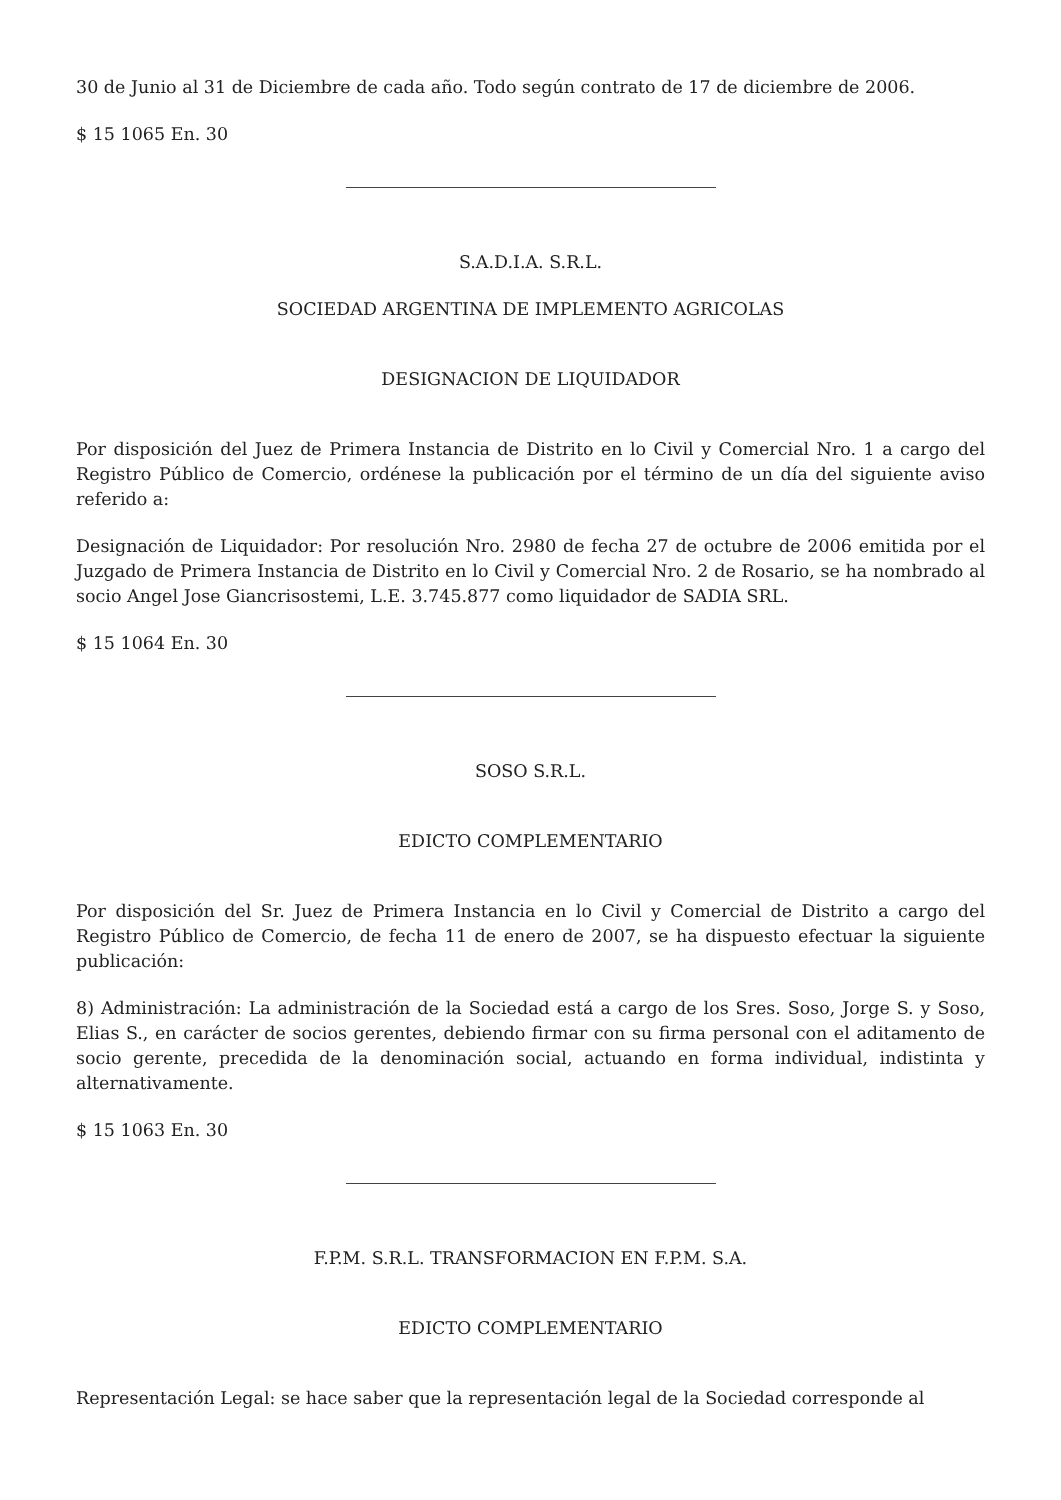30 de Junio al 31 de Diciembre de cada año. Todo según contrato de 17 de diciembre de 2006.
$ 15 1065 En. 30
S.A.D.I.A. S.R.L.
SOCIEDAD ARGENTINA DE IMPLEMENTO AGRICOLAS
DESIGNACION DE LIQUIDADOR
Por disposición del Juez de Primera Instancia de Distrito en lo Civil y Comercial Nro. 1 a cargo del Registro Público de Comercio, ordénese la publicación por el término de un día del siguiente aviso referido a:
Designación de Liquidador: Por resolución Nro. 2980 de fecha 27 de octubre de 2006 emitida por el Juzgado de Primera Instancia de Distrito en lo Civil y Comercial Nro. 2 de Rosario, se ha nombrado al socio Angel Jose Giancrisostemi, L.E. 3.745.877 como liquidador de SADIA SRL.
$ 15 1064 En. 30
SOSO S.R.L.
EDICTO COMPLEMENTARIO
Por disposición del Sr. Juez de Primera Instancia en lo Civil y Comercial de Distrito a cargo del Registro Público de Comercio, de fecha 11 de enero de 2007, se ha dispuesto efectuar la siguiente publicación:
8) Administración: La administración de la Sociedad está a cargo de los Sres. Soso, Jorge S. y Soso, Elias S., en carácter de socios gerentes, debiendo firmar con su firma personal con el aditamento de socio gerente, precedida de la denominación social, actuando en forma individual, indistinta y alternativamente.
$ 15 1063 En. 30
F.P.M. S.R.L. TRANSFORMACION EN F.P.M. S.A.
EDICTO COMPLEMENTARIO
Representación Legal: se hace saber que la representación legal de la Sociedad corresponde al